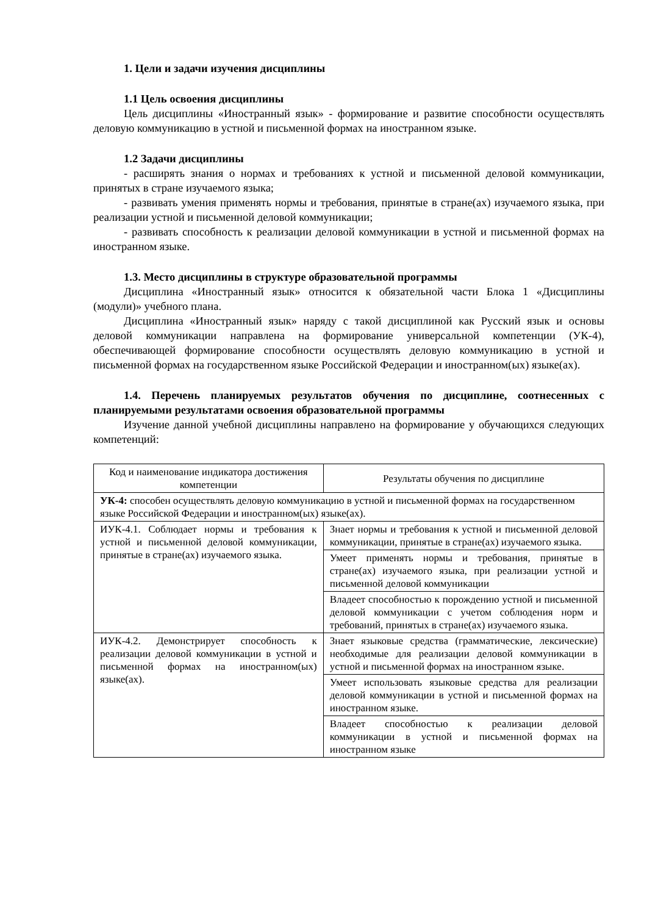1. Цели и задачи изучения дисциплины
1.1 Цель освоения дисциплины
Цель дисциплины «Иностранный язык» - формирование и развитие способности осуществлять деловую коммуникацию в устной и письменной формах на иностранном языке.
1.2 Задачи дисциплины
- расширять знания о нормах и требованиях к устной и письменной деловой коммуникации, принятых в стране изучаемого языка;
- развивать умения применять нормы и требования, принятые в стране(ах) изучаемого языка, при реализации устной и письменной деловой коммуникации;
- развивать способность к реализации деловой коммуникации в устной и письменной формах на иностранном языке.
1.3. Место дисциплины в структуре образовательной программы
Дисциплина «Иностранный язык» относится к обязательной части Блока 1 «Дисциплины (модули)» учебного плана.
Дисциплина «Иностранный язык» наряду с такой дисциплиной как Русский язык и основы деловой коммуникации направлена на формирование универсальной компетенции (УК-4), обеспечивающей формирование способности осуществлять деловую коммуникацию в устной и письменной формах на государственном языке Российской Федерации и иностранном(ых) языке(ах).
1.4. Перечень планируемых результатов обучения по дисциплине, соотнесенных с планируемыми результатами освоения образовательной программы
Изучение данной учебной дисциплины направлено на формирование у обучающихся следующих компетенций:
| Код и наименование индикатора достижения компетенции | Результаты обучения по дисциплине |
| --- | --- |
| УК-4: способен осуществлять деловую коммуникацию в устной и письменной формах на государственном языке Российской Федерации и иностранном(ых) языке(ах). | |
| ИУК-4.1. Соблюдает нормы и требования к устной и письменной деловой коммуникации, принятые в стране(ах) изучаемого языка. | Знает нормы и требования к устной и письменной деловой коммуникации, принятые в стране(ах) изучаемого языка. |
| | Умеет применять нормы и требования, принятые в стране(ах) изучаемого языка, при реализации устной и письменной деловой коммуникации |
| | Владеет способностью к порождению устной и письменной деловой коммуникации с учетом соблюдения норм и требований, принятых в стране(ах) изучаемого языка. |
| ИУК-4.2. Демонстрирует способность к реализации деловой коммуникации в устной и письменной формах на иностранном(ых) языке(ах). | Знает языковые средства (грамматические, лексические) необходимые для реализации деловой коммуникации в устной и письменной формах на иностранном языке. |
| | Умеет использовать языковые средства для реализации деловой коммуникации в устной и письменной формах на иностранном языке. |
| | Владеет способностью к реализации деловой коммуникации в устной и письменной формах на иностранном языке |